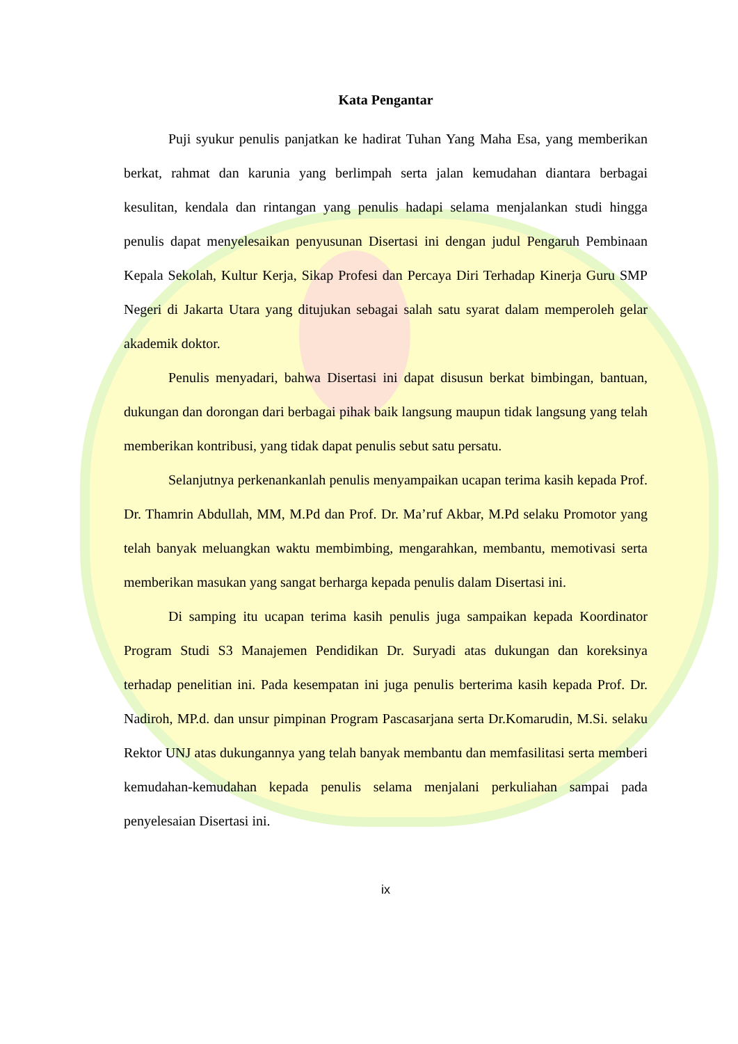Kata Pengantar
Puji syukur penulis panjatkan ke hadirat Tuhan Yang Maha Esa, yang memberikan berkat, rahmat dan karunia yang berlimpah serta jalan kemudahan diantara berbagai kesulitan, kendala dan rintangan yang penulis hadapi selama menjalankan studi hingga penulis dapat menyelesaikan penyusunan Disertasi ini dengan judul Pengaruh Pembinaan Kepala Sekolah, Kultur Kerja, Sikap Profesi dan Percaya Diri Terhadap Kinerja Guru SMP Negeri di Jakarta Utara yang ditujukan sebagai salah satu syarat dalam memperoleh gelar akademik doktor.
Penulis menyadari, bahwa Disertasi ini dapat disusun berkat bimbingan, bantuan, dukungan dan dorongan dari berbagai pihak baik langsung maupun tidak langsung yang telah memberikan kontribusi, yang tidak dapat penulis sebut satu persatu.
Selanjutnya perkenankanlah penulis menyampaikan ucapan terima kasih kepada Prof. Dr. Thamrin Abdullah, MM, M.Pd dan Prof. Dr. Ma’ruf Akbar, M.Pd selaku Promotor yang telah banyak meluangkan waktu membimbing, mengarahkan, membantu, memotivasi serta memberikan masukan yang sangat berharga kepada penulis dalam Disertasi ini.
Di samping itu ucapan terima kasih penulis juga sampaikan kepada Koordinator Program Studi S3 Manajemen Pendidikan Dr. Suryadi atas dukungan dan koreksinya terhadap penelitian ini. Pada kesempatan ini juga penulis berterima kasih kepada Prof. Dr. Nadiroh, MP.d. dan unsur pimpinan Program Pascasarjana serta Dr.Komarudin, M.Si. selaku Rektor UNJ atas dukungannya yang telah banyak membantu dan memfasilitasi serta memberi kemudahan-kemudahan kepada penulis selama menjalani perkuliahan sampai pada penyelesaian Disertasi ini.
ix